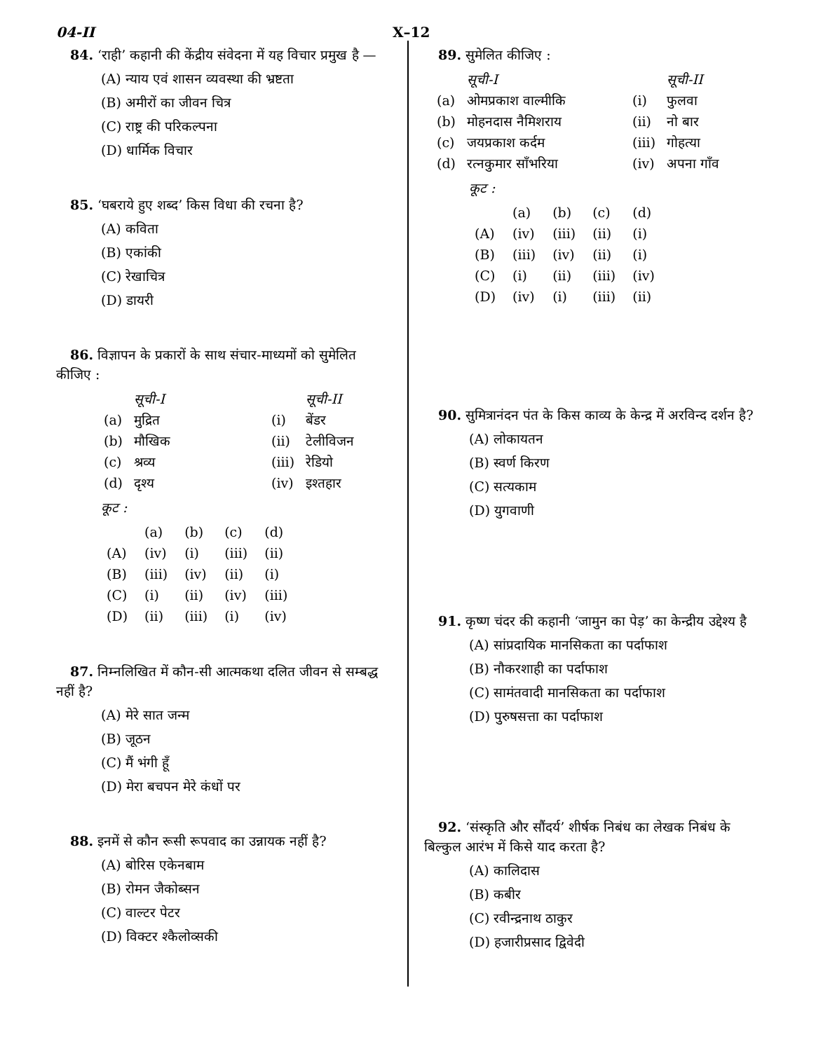04-II X–12
84. ‘राही’ कहानी की केंद्रीय संवेदना में यह विचार प्रमुख है —
(A) न्याय एवं शासन व्यवस्था की भ्रष्टता
(B) अमीरों का जीवन चित्र
(C) राष्ट्र की परिकल्पना
(D) धार्मिक विचार
85. ‘घबराये हुए शब्द’ किस विधा की रचना है?
(A) कविता
(B) एकांकी
(C) रेखाचित्र
(D) डायरी
86. विज्ञापन के प्रकारों के साथ संचार-माध्यमों को सुमेलित कीजिए :
| | सूची-I | | सूची-II |
| (a) | मुद्रित | (i) | बेंडर |
| (b) | मौखिक | (ii) | टेलीविजन |
| (c) | श्रव्य | (iii) | रेडियो |
| (d) | दृश्य | (iv) | इश्तहार |
कूट :
| | (a) | (b) | (c) | (d) |
| (A) | (iv) | (i) | (iii) | (ii) |
| (B) | (iii) | (iv) | (ii) | (i) |
| (C) | (i) | (ii) | (iv) | (iii) |
| (D) | (ii) | (iii) | (i) | (iv) |
87. निम्नलिखित में कौन-सी आत्मकथा दलित जीवन से सम्बद्ध नहीं है?
(A) मेरे सात जन्म
(B) जूठन
(C) मैं भंगी हूँ
(D) मेरा बचपन मेरे कंधों पर
88. इनमें से कौन रूसी रूपवाद का उन्नायक नहीं है?
(A) बोरिस एकेनबाम
(B) रोमन जैकोब्सन
(C) वाल्टर पेटर
(D) विक्टर श्कैलोव्सकी
89. सुमेलित कीजिए :
| | सूची-I | | सूची-II |
| (a) | ओमप्रकाश वाल्मीकि | (i) | फुलवा |
| (b) | मोहनदास नैमिशराय | (ii) | नो बार |
| (c) | जयप्रकाश कर्दम | (iii) | गोहत्या |
| (d) | रत्नकुमार साँभरिया | (iv) | अपना गाँव |
कूट :
| | (a) | (b) | (c) | (d) |
| (A) | (iv) | (iii) | (ii) | (i) |
| (B) | (iii) | (iv) | (ii) | (i) |
| (C) | (i) | (ii) | (iii) | (iv) |
| (D) | (iv) | (i) | (iii) | (ii) |
90. सुमित्रानंदन पंत के किस काव्य के केन्द्र में अरविन्द दर्शन है?
(A) लोकायतन
(B) स्वर्ण किरण
(C) सत्यकाम
(D) युगवाणी
91. कृष्ण चंदर की कहानी ‘जामुन का पेड़’ का केन्द्रीय उद्देश्य है
(A) सांप्रदायिक मानसिकता का पर्दाफाश
(B) नौकरशाही का पर्दाफाश
(C) सामंतवादी मानसिकता का पर्दाफाश
(D) पुरुषसत्ता का पर्दाफाश
92. ‘संस्कृति और सौंदर्य’ शीर्षक निबंध का लेखक निबंध के बिल्कुल आरंभ में किसे याद करता है?
(A) कालिदास
(B) कबीर
(C) रवीन्द्रनाथ ठाकुर
(D) हजारीप्रसाद द्विवेदी